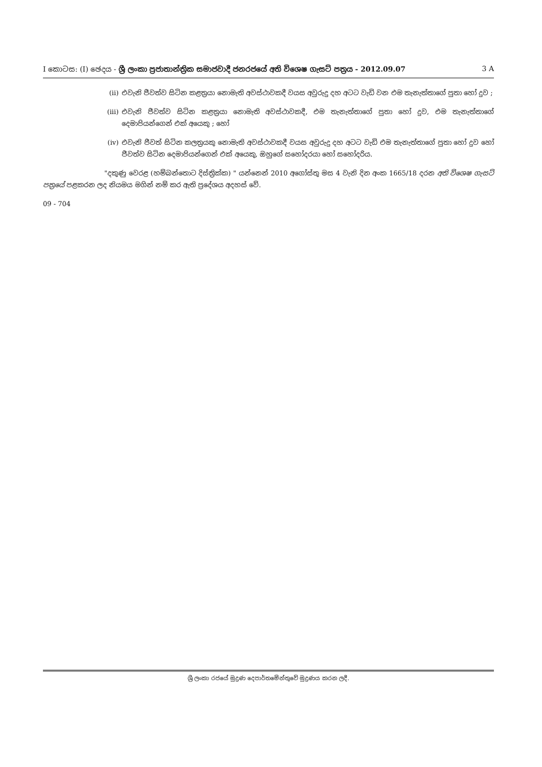I කොටස: (I) ඡෙදය - ශ්‍රී ලංකා ප්‍රජාතාන්ත්‍රික සමාජවාදී ජනරජයේ අති විශෙෂ ගැසට් පත්‍රය - 2012.09.07 3 A
(ii) එවැනි ජීවත්ව සිටින කළත්‍රයා නොමැති අවස්ථාවකදී වයස අවුරුදු දහ අටට වැඩි වන එම තැනැත්තාගේ පුතා හෝ දුව ;
(iii) එවැනි ජීවත්ව සිටින කළත්‍රයා නොමැති අවස්ථාවකදී, එම තැනැත්තාගේ පුතා හෝ දුව, එම තැනැත්තාගේ දෙමාපියන්ගෙන් එක් අයෙකු ; හෝ
(iv) එවැනි ජීවත් සිටින කලත්‍රයකු නොමැති අවස්ථාවකදී වයස අවුරුදු දහ අටට වැඩි එම තැනැත්තාගේ පුතා හෝ දුව හෝ ජීවත්ව සිටින දෙමාපියන්ගෙන් එක් අයෙකු, ඔහුගේ සහෝදරයා හෝ සහෝදරිය.
"දකුණු වෙරළ (හම්බන්තොට දිස්ත්‍රික්ක) " යන්නෙන් 2010 අගෝස්තු මස 4 වැනි දින අංක 1665/18 දරන අති විශෙෂ ගැසට් පත්‍රයේ පළකරන ලද නියමය මගින් නම් කර ඇති ප්‍රදේශය අදහස් වේ.
09 - 704
ශ්‍රී ලංකා රජයේ මුද්‍රණ දෙපාර්තමේන්තුවේ මුද්‍රණය කරන ලදී.